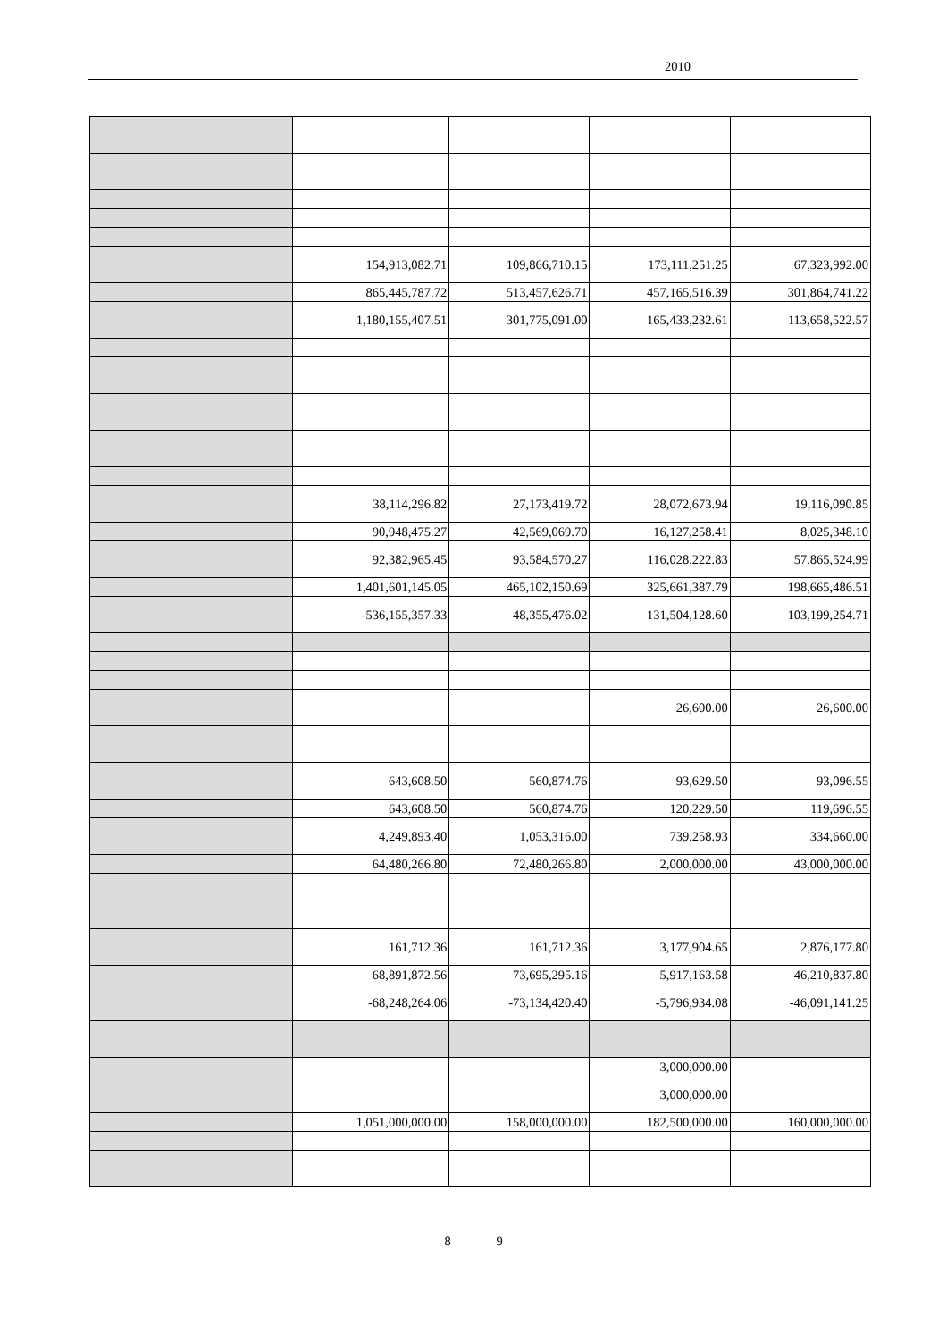2010
| | 154,913,082.71 | 109,866,710.15 | 173,111,251.25 | 67,323,992.00 |
| | 865,445,787.72 | 513,457,626.71 | 457,165,516.39 | 301,864,741.22 |
| | 1,180,155,407.51 | 301,775,091.00 | 165,433,232.61 | 113,658,522.57 |
| | 38,114,296.82 | 27,173,419.72 | 28,072,673.94 | 19,116,090.85 |
| | 90,948,475.27 | 42,569,069.70 | 16,127,258.41 | 8,025,348.10 |
| | 92,382,965.45 | 93,584,570.27 | 116,028,222.83 | 57,865,524.99 |
| | 1,401,601,145.05 | 465,102,150.69 | 325,661,387.79 | 198,665,486.51 |
| | -536,155,357.33 | 48,355,476.02 | 131,504,128.60 | 103,199,254.71 |
| | | | 26,600.00 | 26,600.00 |
| | 643,608.50 | 560,874.76 | 93,629.50 | 93,096.55 |
| | 643,608.50 | 560,874.76 | 120,229.50 | 119,696.55 |
| | 4,249,893.40 | 1,053,316.00 | 739,258.93 | 334,660.00 |
| | 64,480,266.80 | 72,480,266.80 | 2,000,000.00 | 43,000,000.00 |
| | 161,712.36 | 161,712.36 | 3,177,904.65 | 2,876,177.80 |
| | 68,891,872.56 | 73,695,295.16 | 5,917,163.58 | 46,210,837.80 |
| | -68,248,264.06 | -73,134,420.40 | -5,796,934.08 | -46,091,141.25 |
| | | | 3,000,000.00 | |
| | | | 3,000,000.00 | |
| | 1,051,000,000.00 | 158,000,000.00 | 182,500,000.00 | 160,000,000.00 |
8 9